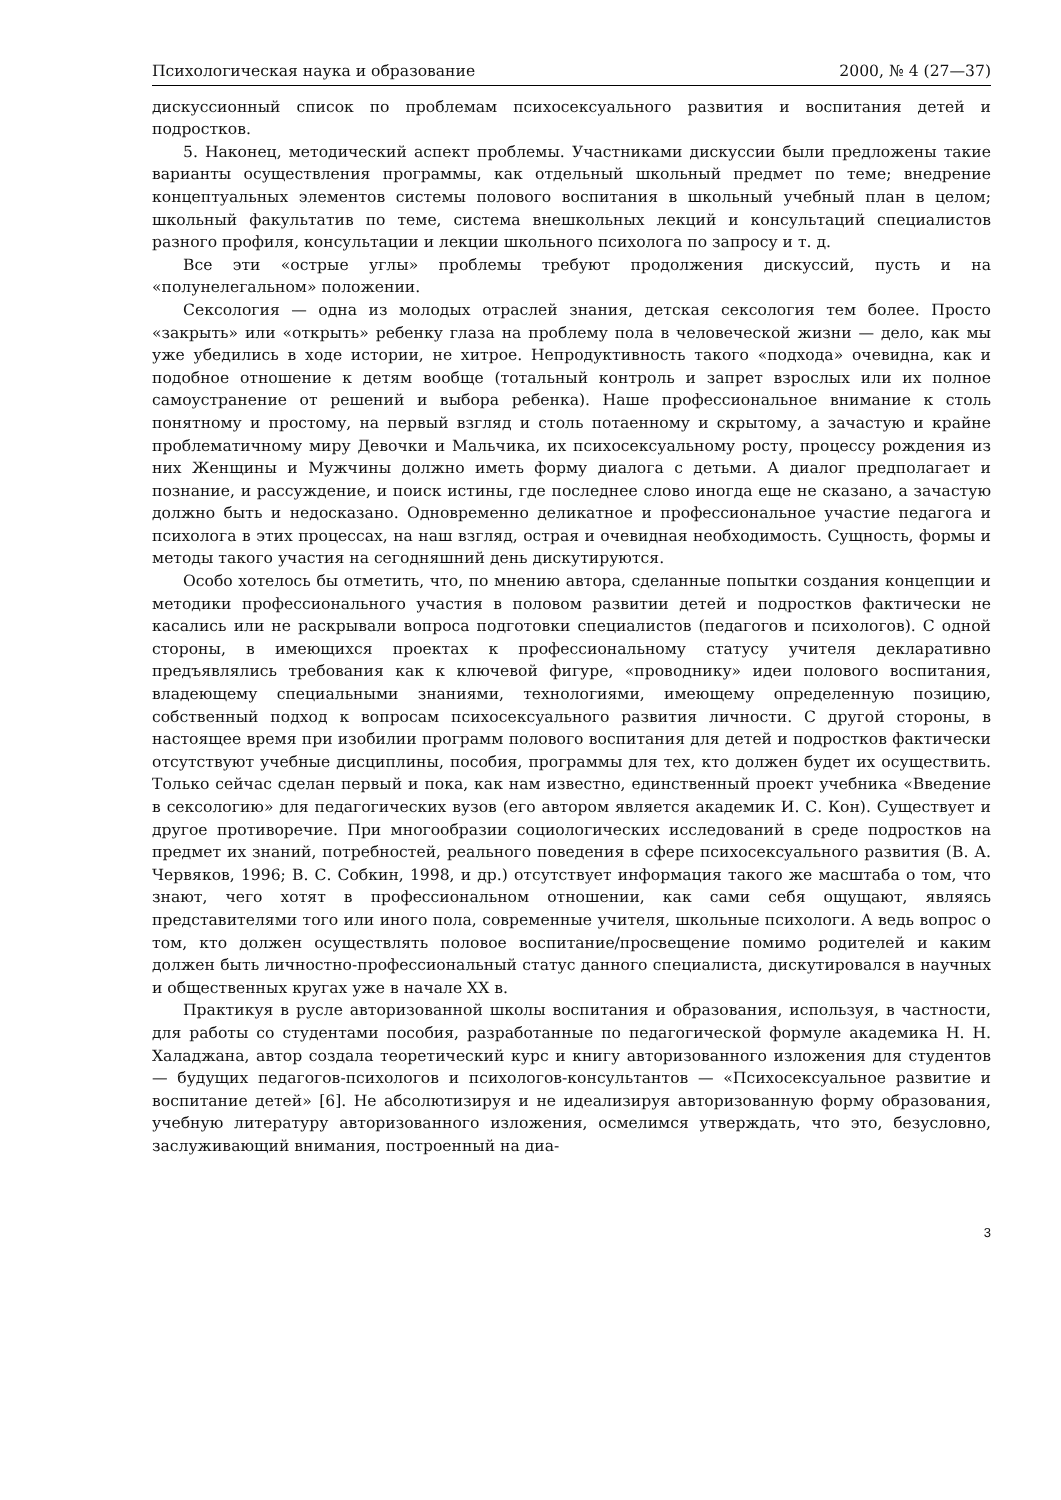Психологическая наука и образование 2000, № 4 (27—37)
дискуссионный список по проблемам психосексуального развития и воспитания детей и подростков.
5. Наконец, методический аспект проблемы. Участниками дискуссии были предложены такие варианты осуществления программы, как отдельный школьный предмет по теме; внедрение концептуальных элементов системы полового воспитания в школьный учебный план в целом; школьный факультатив по теме, система внешкольных лекций и консультаций специалистов разного профиля, консультации и лекции школьного психолога по запросу и т. д.
Все эти «острые углы» проблемы требуют продолжения дискуссий, пусть и на «полунелегальном» положении.
Сексология — одна из молодых отраслей знания, детская сексология тем более. Просто «закрыть» или «открыть» ребенку глаза на проблему пола в человеческой жизни — дело, как мы уже убедились в ходе истории, не хитрое. Непродуктивность такого «подхода» очевидна, как и подобное отношение к детям вообще (тотальный контроль и запрет взрослых или их полное самоустранение от решений и выбора ребенка). Наше профессиональное внимание к столь понятному и простому, на первый взгляд и столь потаенному и скрытому, а зачастую и крайне проблематичному миру Девочки и Мальчика, их психосексуальному росту, процессу рождения из них Женщины и Мужчины должно иметь форму диалога с детьми. А диалог предполагает и познание, и рассуждение, и поиск истины, где последнее слово иногда еще не сказано, а зачастую должно быть и недосказано. Одновременно деликатное и профессиональное участие педагога и психолога в этих процессах, на наш взгляд, острая и очевидная необходимость. Сущность, формы и методы такого участия на сегодняшний день дискутируются.
Особо хотелось бы отметить, что, по мнению автора, сделанные попытки создания концепции и методики профессионального участия в половом развитии детей и подростков фактически не касались или не раскрывали вопроса подготовки специалистов (педагогов и психологов). С одной стороны, в имеющихся проектах к профессиональному статусу учителя декларативно предъявлялись требования как к ключевой фигуре, «проводнику» идеи полового воспитания, владеющему специальными знаниями, технологиями, имеющему определенную позицию, собственный подход к вопросам психосексуального развития личности. С другой стороны, в настоящее время при изобилии программ полового воспитания для детей и подростков фактически отсутствуют учебные дисциплины, пособия, программы для тех, кто должен будет их осуществить. Только сейчас сделан первый и пока, как нам известно, единственный проект учебника «Введение в сексологию» для педагогических вузов (его автором является академик И. С. Кон). Существует и другое противоречие. При многообразии социологических исследований в среде подростков на предмет их знаний, потребностей, реального поведения в сфере психосексуального развития (В. А. Червяков, 1996; В. С. Собкин, 1998, и др.) отсутствует информация такого же масштаба о том, что знают, чего хотят в профессиональном отношении, как сами себя ощущают, являясь представителями того или иного пола, современные учителя, школьные психологи. А ведь вопрос о том, кто должен осуществлять половое воспитание/просвещение помимо родителей и каким должен быть личностно-профессиональный статус данного специалиста, дискутировался в научных и общественных кругах уже в начале XX в.
Практикуя в русле авторизованной школы воспитания и образования, используя, в частности, для работы со студентами пособия, разработанные по педагогической формуле академика Н. Н. Халаджана, автор создала теоретический курс и книгу авторизованного изложения для студентов — будущих педагогов-психологов и психологов-консультантов — «Психосексуальное развитие и воспитание детей» [6]. Не абсолютизируя и не идеализируя авторизованную форму образования, учебную литературу авторизованного изложения, осмелимся утверждать, что это, безусловно, заслуживающий внимания, построенный на диа-
3